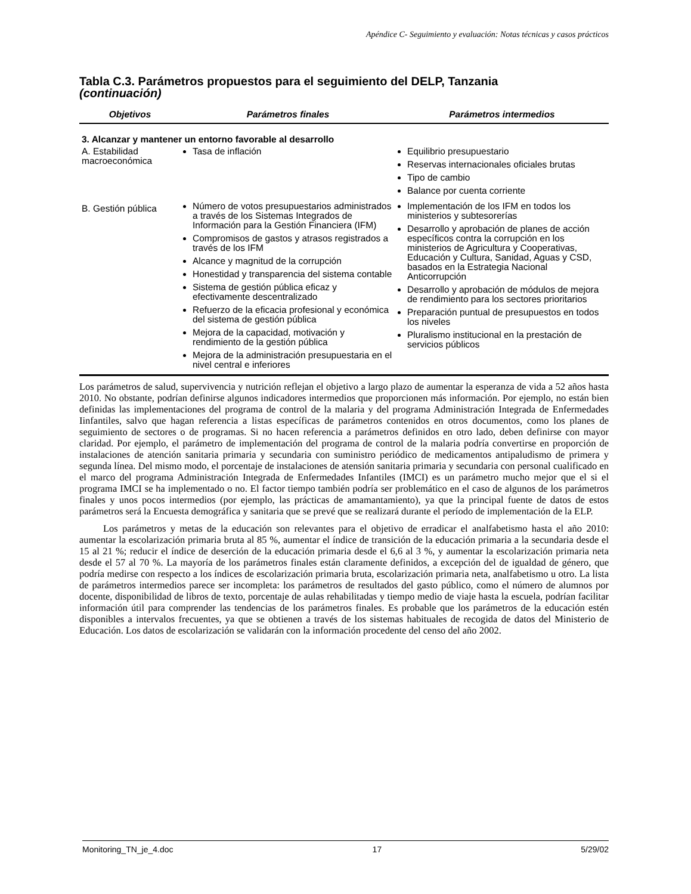Apéndice C- Seguimiento y evaluación: Notas técnicas y casos prácticos
Tabla C.3. Parámetros propuestos para el seguimiento del DELP, Tanzania
(continuación)
| Objetivos | Parámetros finales | Parámetros intermedios |
| --- | --- | --- |
| 3. Alcanzar y mantener un entorno favorable al desarrollo | | |
| A. Estabilidad macroeconómica | Tasa de inflación | Equilibrio presupuestario Reservas internacionales oficiales brutas Tipo de cambio Balance por cuenta corriente |
| B. Gestión pública | Número de votos presupuestarios administrados a través de los Sistemas Integrados de Información para la Gestión Financiera (IFM) Compromisos de gastos y atrasos registrados a través de los IFM Alcance y magnitud de la corrupción Honestidad y transparencia del sistema contable Sistema de gestión pública eficaz y efectivamente descentralizado Refuerzo de la eficacia profesional y económica del sistema de gestión pública Mejora de la capacidad, motivación y rendimiento de la gestión pública Mejora de la administración presupuestaria en el nivel central e inferiores | Implementación de los IFM en todos los ministerios y subtesorerías Desarrollo y aprobación de planes de acción específicos contra la corrupción en los ministerios de Agricultura y Cooperativas, Educación y Cultura, Sanidad, Aguas y CSD, basados en la Estrategia Nacional Anticorrupción Desarrollo y aprobación de módulos de mejora de rendimiento para los sectores prioritarios Preparación puntual de presupuestos en todos los niveles Pluralismo institucional en la prestación de servicios públicos |
Los parámetros de salud, supervivencia y nutrición reflejan el objetivo a largo plazo de aumentar la esperanza de vida a 52 años hasta 2010. No obstante, podrían definirse algunos indicadores intermedios que proporcionen más información. Por ejemplo, no están bien definidas las implementaciones del programa de control de la malaria y del programa Administración Integrada de Enfermedades Iinfantiles, salvo que hagan referencia a listas específicas de parámetros contenidos en otros documentos, como los planes de seguimiento de sectores o de programas. Si no hacen referencia a parámetros definidos en otro lado, deben definirse con mayor claridad. Por ejemplo, el parámetro de implementación del programa de control de la malaria podría convertirse en proporción de instalaciones de atención sanitaria primaria y secundaria con suministro periódico de medicamentos antipaludismo de primera y segunda línea. Del mismo modo, el porcentaje de instalaciones de atensión sanitaria primaria y secundaria con personal cualificado en el marco del programa Administración Integrada de Enfermedades Infantiles (IMCI) es un parámetro mucho mejor que el si el programa IMCI se ha implementado o no. El factor tiempo también podría ser problemático en el caso de algunos de los parámetros finales y unos pocos intermedios (por ejemplo, las prácticas de amamantamiento), ya que la principal fuente de datos de estos parámetros será la Encuesta demográfica y sanitaria que se prevé que se realizará durante el período de implementación de la ELP.
Los parámetros y metas de la educación son relevantes para el objetivo de erradicar el analfabetismo hasta el año 2010: aumentar la escolarización primaria bruta al 85 %, aumentar el índice de transición de la educación primaria a la secundaria desde el 15 al 21 %; reducir el índice de deserción de la educación primaria desde el 6,6 al 3 %, y aumentar la escolarización primaria neta desde el 57 al 70 %. La mayoría de los parámetros finales están claramente definidos, a excepción del de igualdad de género, que podría medirse con respecto a los índices de escolarización primaria bruta, escolarización primaria neta, analfabetismo u otro. La lista de parámetros intermedios parece ser incompleta: los parámetros de resultados del gasto público, como el número de alumnos por docente, disponibilidad de libros de texto, porcentaje de aulas rehabilitadas y tiempo medio de viaje hasta la escuela, podrían facilitar información útil para comprender las tendencias de los parámetros finales. Es probable que los parámetros de la educación estén disponibles a intervalos frecuentes, ya que se obtienen a través de los sistemas habituales de recogida de datos del Ministerio de Educación. Los datos de escolarización se validarán con la información procedente del censo del año 2002.
Monitoring_TN_je_4.doc 17 5/29/02